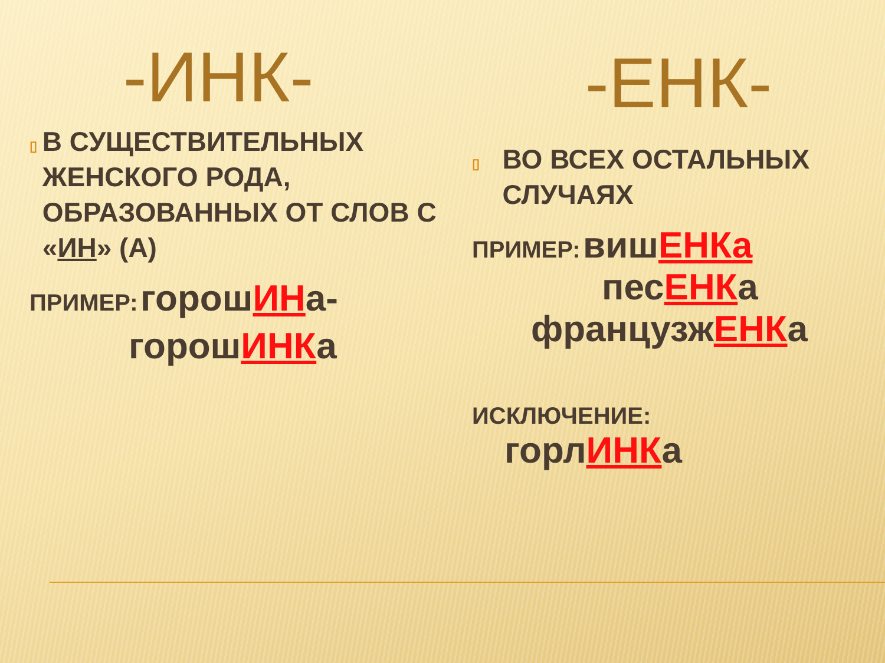-ИНК-
▯ В СУЩЕСТВИТЕЛЬНЫХ ЖЕНСКОГО РОДА, ОБРАЗОВАННЫХ ОТ СЛОВ С «ИН» (А)
ПРИМЕР: горошИНа-
горошИНКа
-ЕНК-
▯ ВО ВСЕХ ОСТАЛЬНЫХ СЛУЧАЯХ
ПРИМЕР: вишЕНКа
песЕНКа
французжЕНКа
ИСКЛЮЧЕНИЕ:
горлИНКа